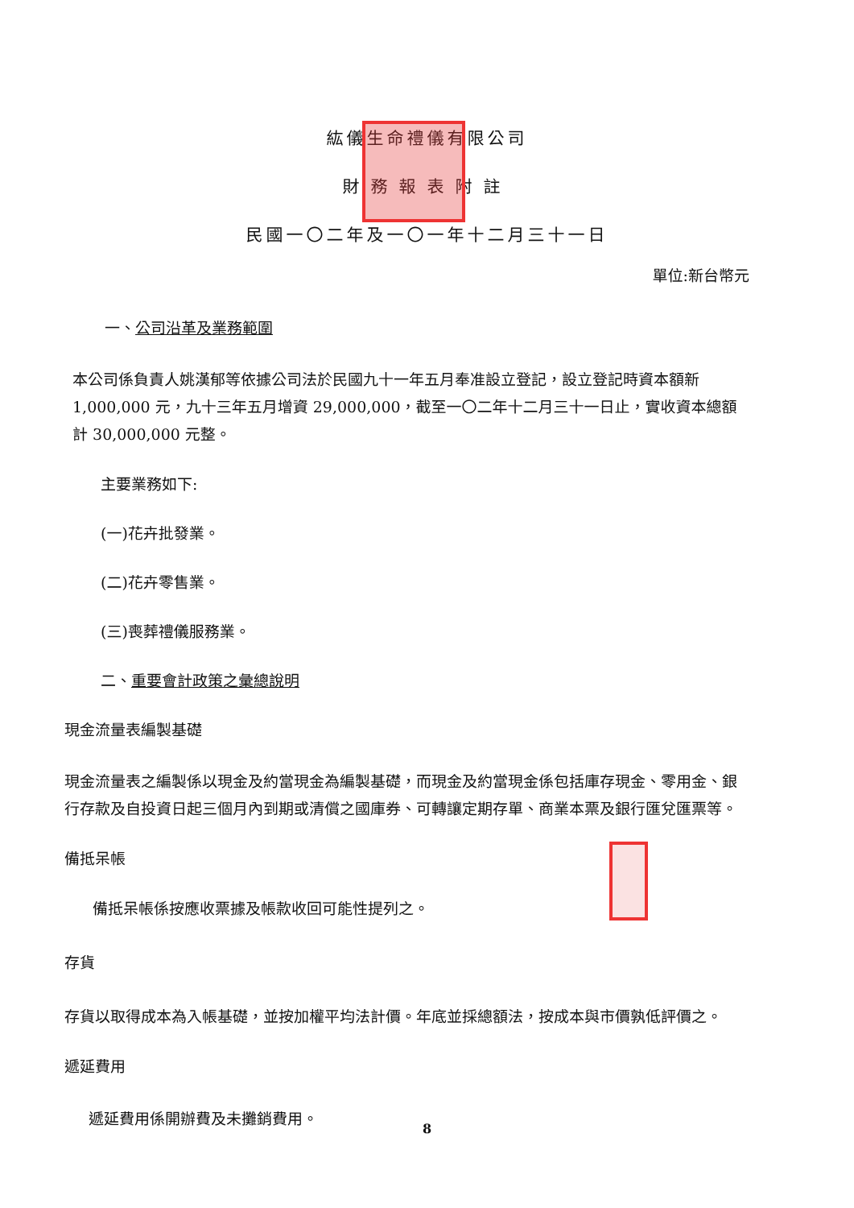紘儀生命禮儀有限公司
財務報表附註
民國一〇二年及一〇一年十二月三十一日
單位:新台幣元
一、公司沿革及業務範圍
本公司係負責人姚漢郁等依據公司法於民國九十一年五月奉准設立登記，設立登記時資本額新 1,000,000 元，九十三年五月增資 29,000,000，截至一〇二年十二月三十一日止，實收資本總額計 30,000,000 元整。
主要業務如下:
(一)花卉批發業。
(二)花卉零售業。
(三)喪葬禮儀服務業。
二、重要會計政策之彙總說明
現金流量表編製基礎
現金流量表之編製係以現金及約當現金為編製基礎，而現金及約當現金係包括庫存現金、零用金、銀行存款及自投資日起三個月內到期或清償之國庫券、可轉讓定期存單、商業本票及銀行匯兌匯票等。
備抵呆帳
備抵呆帳係按應收票據及帳款收回可能性提列之。
存貨
存貨以取得成本為入帳基礎，並按加權平均法計價。年底並採總額法，按成本與市價孰低評價之。
遞延費用
遞延費用係開辦費及未攤銷費用。
8